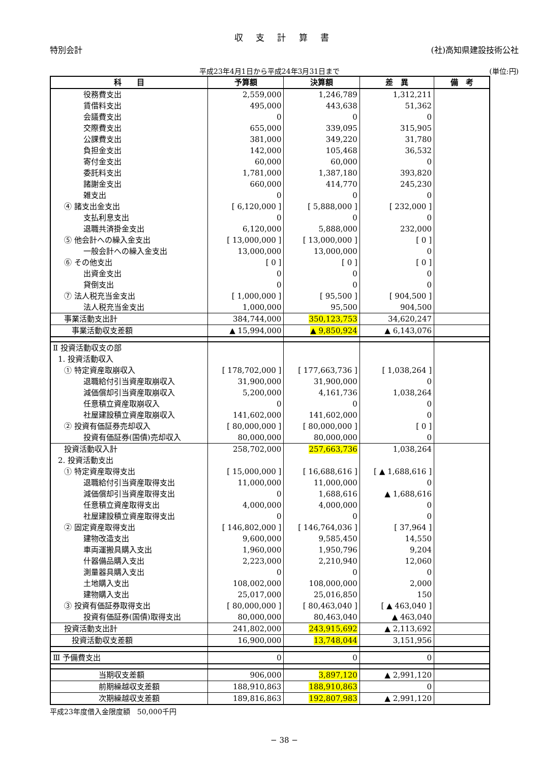収 支 計 算 書
特別会計 (社)高知県建設技術公社
平成23年4月1日から平成24年3月31日まで (単位:円)
| 科 目 | 予算額 | 決算額 | 差 異 | 備 考 |
| --- | --- | --- | --- | --- |
| 役務費支出 | 2,559,000 | 1,246,789 | 1,312,211 | |
| 賃借料支出 | 495,000 | 443,638 | 51,362 | |
| 会議費支出 | 0 | 0 | 0 | |
| 交際費支出 | 655,000 | 339,095 | 315,905 | |
| 公課費支出 | 381,000 | 349,220 | 31,780 | |
| 負担金支出 | 142,000 | 105,468 | 36,532 | |
| 寄付金支出 | 60,000 | 60,000 | 0 | |
| 委託料支出 | 1,781,000 | 1,387,180 | 393,820 | |
| 諸謝金支出 | 660,000 | 414,770 | 245,230 | |
| 雑支出 | 0 | 0 | 0 | |
| ④ 諸支出金支出 | [ 6,120,000 ] | [ 5,888,000 ] | [ 232,000 ] | |
| 支払利息支出 | 0 | 0 | 0 | |
| 退職共済掛金支出 | 6,120,000 | 5,888,000 | 232,000 | |
| ⑤ 他会計への繰入金支出 | [ 13,000,000 ] | [ 13,000,000 ] | [ 0 ] | |
| 一般会計への繰入金支出 | 13,000,000 | 13,000,000 | 0 | |
| ⑥ その他支出 | [ 0 ] | [ 0 ] | [ 0 ] | |
| 出資金支出 | 0 | 0 | 0 | |
| 貸倒支出 | 0 | 0 | 0 | |
| ⑦ 法人税充当金支出 | [ 1,000,000 ] | [ 95,500 ] | [ 904,500 ] | |
| 法人税充当金支出 | 1,000,000 | 95,500 | 904,500 | |
| 事業活動支出計 | 384,744,000 | 350,123,753 | 34,620,247 | |
| 事業活動収支差額 | ▲ 15,994,000 | ▲ 9,850,924 | ▲ 6,143,076 | |
| Ⅱ 投資活動収支の部 | | | | |
| 1. 投資活動収入 | | | | |
| ① 特定資産取崩収入 | [ 178,702,000 ] | [ 177,663,736 ] | [ 1,038,264 ] | |
| 退職給付引当資産取崩収入 | 31,900,000 | 31,900,000 | 0 | |
| 減価償却引当資産取崩収入 | 5,200,000 | 4,161,736 | 1,038,264 | |
| 任意積立資産取崩収入 | 0 | 0 | 0 | |
| 社屋建設積立資産取崩収入 | 141,602,000 | 141,602,000 | 0 | |
| ② 投資有価証券売却収入 | [ 80,000,000 ] | [ 80,000,000 ] | [ 0 ] | |
| 投資有価証券(国債)売却収入 | 80,000,000 | 80,000,000 | 0 | |
| 投資活動収入計 | 258,702,000 | 257,663,736 | 1,038,264 | |
| 2. 投資活動支出 | | | | |
| ① 特定資産取得支出 | [ 15,000,000 ] | [ 16,688,616 ] | [ ▲ 1,688,616 ] | |
| 退職給付引当資産取得支出 | 11,000,000 | 11,000,000 | 0 | |
| 減価償却引当資産取得支出 | 0 | 1,688,616 | ▲ 1,688,616 | |
| 任意積立資産取得支出 | 4,000,000 | 4,000,000 | 0 | |
| 社屋建設積立資産取得支出 | 0 | 0 | 0 | |
| ② 固定資産取得支出 | [ 146,802,000 ] | [ 146,764,036 ] | [ 37,964 ] | |
| 建物改造支出 | 9,600,000 | 9,585,450 | 14,550 | |
| 車両運搬具購入支出 | 1,960,000 | 1,950,796 | 9,204 | |
| 什器備品購入支出 | 2,223,000 | 2,210,940 | 12,060 | |
| 測量器具購入支出 | 0 | 0 | 0 | |
| 土地購入支出 | 108,002,000 | 108,000,000 | 2,000 | |
| 建物購入支出 | 25,017,000 | 25,016,850 | 150 | |
| ③ 投資有価証券取得支出 | [ 80,000,000 ] | [ 80,463,040 ] | [ ▲ 463,040 ] | |
| 投資有価証券(国債)取得支出 | 80,000,000 | 80,463,040 | ▲ 463,040 | |
| 投資活動支出計 | 241,802,000 | 243,915,692 | ▲ 2,113,692 | |
| 投資活動収支差額 | 16,900,000 | 13,748,044 | 3,151,956 | |
| Ⅲ 予備費支出 | 0 | 0 | 0 | |
| 当期収支差額 | 906,000 | 3,897,120 | ▲ 2,991,120 | |
| 前期繰越収支差額 | 188,910,863 | 188,910,863 | 0 | |
| 次期繰越収支差額 | 189,816,863 | 192,807,983 | ▲ 2,991,120 | |
平成23年度借入金限度額　50,000千円
− 38 −